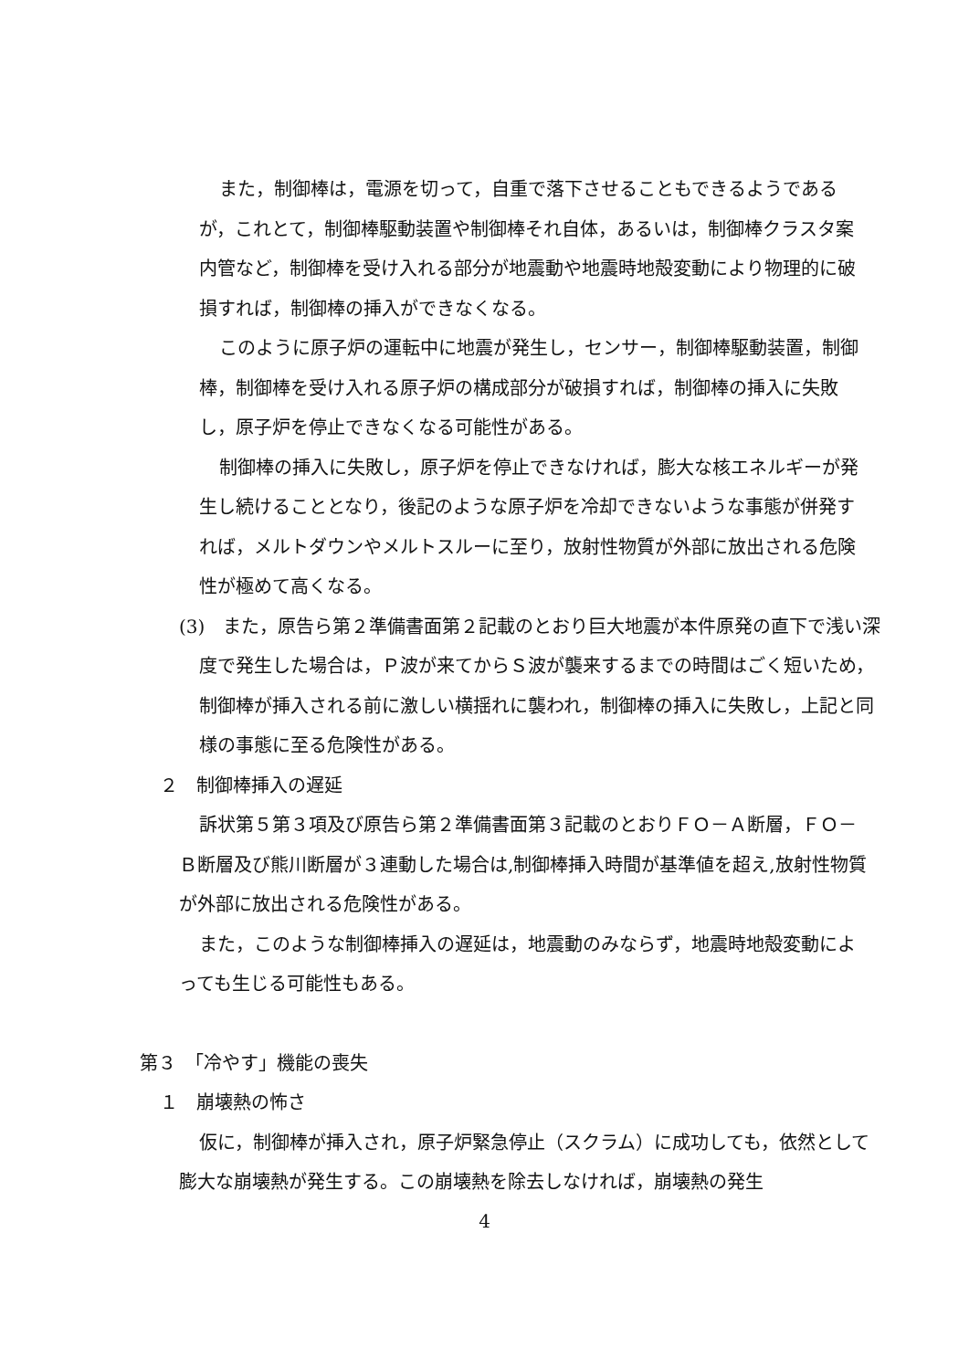また，制御棒は，電源を切って，自重で落下させることもできるようであるが，これとて，制御棒駆動装置や制御棒それ自体，あるいは，制御棒クラスタ案内管など，制御棒を受け入れる部分が地震動や地震時地殻変動により物理的に破損すれば，制御棒の挿入ができなくなる。
このように原子炉の運転中に地震が発生し，センサー，制御棒駆動装置，制御棒，制御棒を受け入れる原子炉の構成部分が破損すれば，制御棒の挿入に失敗し，原子炉を停止できなくなる可能性がある。
制御棒の挿入に失敗し，原子炉を停止できなければ，膨大な核エネルギーが発生し続けることとなり，後記のような原子炉を冷却できないような事態が併発すれば，メルトダウンやメルトスルーに至り，放射性物質が外部に放出される危険性が極めて高くなる。
(3)　また，原告ら第２準備書面第２記載のとおり巨大地震が本件原発の直下で浅い深度で発生した場合は，Ｐ波が来てからＳ波が襲来するまでの時間はごく短いため，制御棒が挿入される前に激しい横揺れに襲われ，制御棒の挿入に失敗し，上記と同様の事態に至る危険性がある。
２　制御棒挿入の遅延
訴状第５第３項及び原告ら第２準備書面第３記載のとおりＦＯ－Ａ断層，ＦＯ－Ｂ断層及び熊川断層が３連動した場合は,制御棒挿入時間が基準値を超え,放射性物質が外部に放出される危険性がある。
また，このような制御棒挿入の遅延は，地震動のみならず，地震時地殻変動によっても生じる可能性もある。
第３　「冷やす」機能の喪失
１　崩壊熱の怖さ
仮に，制御棒が挿入され，原子炉緊急停止（スクラム）に成功しても，依然として膨大な崩壊熱が発生する。この崩壊熱を除去しなければ，崩壊熱の発生
4